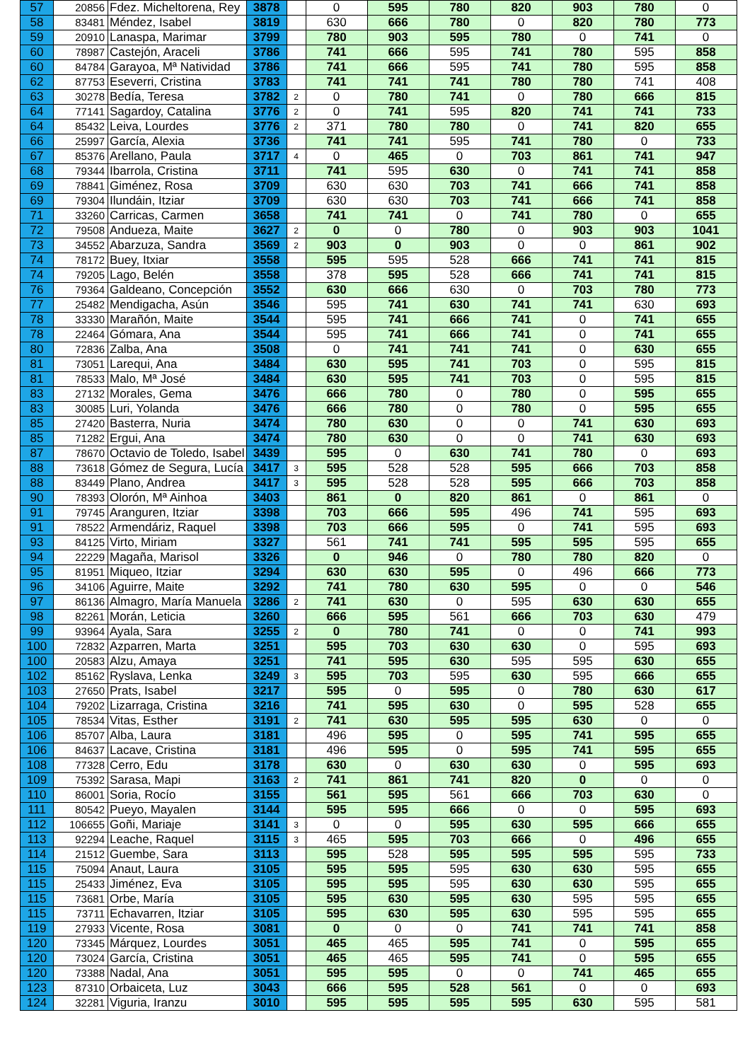| 57 | 20856 | Fdez. Micheltorena, Rey | 3878 | | 0 | 595 | 780 | 820 | 903 | 780 | 0 |
| 58 | 83481 | Méndez, Isabel | 3819 | | 630 | 666 | 780 | 0 | 820 | 780 | 773 |
| 59 | 20910 | Lanaspa, Marimar | 3799 | | 780 | 903 | 595 | 780 | 0 | 741 | 0 |
| 60 | 78987 | Castejón, Araceli | 3786 | | 741 | 666 | 595 | 741 | 780 | 595 | 858 |
| 60 | 84784 | Garayoa, Mª Natividad | 3786 | | 741 | 666 | 595 | 741 | 780 | 595 | 858 |
| 62 | 87753 | Eseverri, Cristina | 3783 | | 741 | 741 | 741 | 780 | 780 | 741 | 408 |
| 63 | 30278 | Bedía, Teresa | 3782 | 2 | 0 | 780 | 741 | 0 | 780 | 666 | 815 |
| 64 | 77141 | Sagardoy, Catalina | 3776 | 2 | 0 | 741 | 595 | 820 | 741 | 741 | 733 |
| 64 | 85432 | Leiva, Lourdes | 3776 | 2 | 371 | 780 | 780 | 0 | 741 | 820 | 655 |
| 66 | 25997 | García, Alexia | 3736 | | 741 | 741 | 595 | 741 | 780 | 0 | 733 |
| 67 | 85376 | Arellano, Paula | 3717 | 4 | 0 | 465 | 0 | 703 | 861 | 741 | 947 |
| 68 | 79344 | Ibarrola, Cristina | 3711 | | 741 | 595 | 630 | 0 | 741 | 741 | 858 |
| 69 | 78841 | Giménez, Rosa | 3709 | | 630 | 630 | 703 | 741 | 666 | 741 | 858 |
| 69 | 79304 | Ilundáin, Itziar | 3709 | | 630 | 630 | 703 | 741 | 666 | 741 | 858 |
| 71 | 33260 | Carricas, Carmen | 3658 | | 741 | 741 | 0 | 741 | 780 | 0 | 655 |
| 72 | 79508 | Andueza, Maite | 3627 | 2 | 0 | 0 | 780 | 0 | 903 | 903 | 1041 |
| 73 | 34552 | Abarzuza, Sandra | 3569 | 2 | 903 | 0 | 903 | 0 | 0 | 861 | 902 |
| 74 | 78172 | Buey, Itxiar | 3558 | | 595 | 595 | 528 | 666 | 741 | 741 | 815 |
| 74 | 79205 | Lago, Belén | 3558 | | 378 | 595 | 528 | 666 | 741 | 741 | 815 |
| 76 | 79364 | Galdeano, Concepción | 3552 | | 630 | 666 | 630 | 0 | 703 | 780 | 773 |
| 77 | 25482 | Mendigacha, Asún | 3546 | | 595 | 741 | 630 | 741 | 741 | 630 | 693 |
| 78 | 33330 | Marañón, Maite | 3544 | | 595 | 741 | 666 | 741 | 0 | 741 | 655 |
| 78 | 22464 | Gómara, Ana | 3544 | | 595 | 741 | 666 | 741 | 0 | 741 | 655 |
| 80 | 72836 | Zalba, Ana | 3508 | | 0 | 741 | 741 | 741 | 0 | 630 | 655 |
| 81 | 73051 | Larequi, Ana | 3484 | | 630 | 595 | 741 | 703 | 0 | 595 | 815 |
| 81 | 78533 | Malo, Mª José | 3484 | | 630 | 595 | 741 | 703 | 0 | 595 | 815 |
| 83 | 27132 | Morales, Gema | 3476 | | 666 | 780 | 0 | 780 | 0 | 595 | 655 |
| 83 | 30085 | Luri, Yolanda | 3476 | | 666 | 780 | 0 | 780 | 0 | 595 | 655 |
| 85 | 27420 | Basterra, Nuria | 3474 | | 780 | 630 | 0 | 0 | 741 | 630 | 693 |
| 85 | 71282 | Ergui, Ana | 3474 | | 780 | 630 | 0 | 0 | 741 | 630 | 693 |
| 87 | 78670 | Octavio de Toledo, Isabel | 3439 | | 595 | 0 | 630 | 741 | 780 | 0 | 693 |
| 88 | 73618 | Gómez de Segura, Lucía | 3417 | 3 | 595 | 528 | 528 | 595 | 666 | 703 | 858 |
| 88 | 83449 | Plano, Andrea | 3417 | 3 | 595 | 528 | 528 | 595 | 666 | 703 | 858 |
| 90 | 78393 | Olorón, Mª Ainhoa | 3403 | | 861 | 0 | 820 | 861 | 0 | 861 | 0 |
| 91 | 79745 | Aranguren, Itziar | 3398 | | 703 | 666 | 595 | 496 | 741 | 595 | 693 |
| 91 | 78522 | Armendáriz, Raquel | 3398 | | 703 | 666 | 595 | 0 | 741 | 595 | 693 |
| 93 | 84125 | Virto, Miriam | 3327 | | 561 | 741 | 741 | 595 | 595 | 595 | 655 |
| 94 | 22229 | Magaña, Marisol | 3326 | | 0 | 946 | 0 | 780 | 780 | 820 | 0 |
| 95 | 81951 | Miqueo, Itziar | 3294 | | 630 | 630 | 595 | 0 | 496 | 666 | 773 |
| 96 | 34106 | Aguirre, Maite | 3292 | | 741 | 780 | 630 | 595 | 0 | 0 | 546 |
| 97 | 86136 | Almagro, María Manuela | 3286 | 2 | 741 | 630 | 0 | 595 | 630 | 630 | 655 |
| 98 | 82261 | Morán, Leticia | 3260 | | 666 | 595 | 561 | 666 | 703 | 630 | 479 |
| 99 | 93964 | Ayala, Sara | 3255 | 2 | 0 | 780 | 741 | 0 | 0 | 741 | 993 |
| 100 | 72832 | Azparren, Marta | 3251 | | 595 | 703 | 630 | 630 | 0 | 595 | 693 |
| 100 | 20583 | Alzu, Amaya | 3251 | | 741 | 595 | 630 | 595 | 595 | 630 | 655 |
| 102 | 85162 | Ryslava, Lenka | 3249 | 3 | 595 | 703 | 595 | 630 | 595 | 666 | 655 |
| 103 | 27650 | Prats, Isabel | 3217 | | 595 | 0 | 595 | 0 | 780 | 630 | 617 |
| 104 | 79202 | Lizarraga, Cristina | 3216 | | 741 | 595 | 630 | 0 | 595 | 528 | 655 |
| 105 | 78534 | Vitas, Esther | 3191 | 2 | 741 | 630 | 595 | 595 | 630 | 0 | 0 |
| 106 | 85707 | Alba, Laura | 3181 | | 496 | 595 | 0 | 595 | 741 | 595 | 655 |
| 106 | 84637 | Lacave, Cristina | 3181 | | 496 | 595 | 0 | 595 | 741 | 595 | 655 |
| 108 | 77328 | Cerro, Edu | 3178 | | 630 | 0 | 630 | 630 | 0 | 595 | 693 |
| 109 | 75392 | Sarasa, Mapi | 3163 | 2 | 741 | 861 | 741 | 820 | 0 | 0 | 0 |
| 110 | 86001 | Soria, Rocío | 3155 | | 561 | 595 | 561 | 666 | 703 | 630 | 0 |
| 111 | 80542 | Pueyo, Mayalen | 3144 | | 595 | 595 | 666 | 0 | 0 | 595 | 693 |
| 112 | 106655 | Goñi, Mariaje | 3141 | 3 | 0 | 0 | 595 | 630 | 595 | 666 | 655 |
| 113 | 92294 | Leache, Raquel | 3115 | 3 | 465 | 595 | 703 | 666 | 0 | 496 | 655 |
| 114 | 21512 | Guembe, Sara | 3113 | | 595 | 528 | 595 | 595 | 595 | 595 | 733 |
| 115 | 75094 | Anaut, Laura | 3105 | | 595 | 595 | 595 | 630 | 630 | 595 | 655 |
| 115 | 25433 | Jiménez, Eva | 3105 | | 595 | 595 | 595 | 630 | 630 | 595 | 655 |
| 115 | 73681 | Orbe, María | 3105 | | 595 | 630 | 595 | 630 | 595 | 595 | 655 |
| 115 | 73711 | Echavarren, Itziar | 3105 | | 595 | 630 | 595 | 630 | 595 | 595 | 655 |
| 119 | 27933 | Vicente, Rosa | 3081 | | 0 | 0 | 0 | 741 | 741 | 741 | 858 |
| 120 | 73345 | Márquez, Lourdes | 3051 | | 465 | 465 | 595 | 741 | 0 | 595 | 655 |
| 120 | 73024 | García, Cristina | 3051 | | 465 | 465 | 595 | 741 | 0 | 595 | 655 |
| 120 | 73388 | Nadal, Ana | 3051 | | 595 | 595 | 0 | 0 | 741 | 465 | 655 |
| 123 | 87310 | Orbaiceta, Luz | 3043 | | 666 | 595 | 528 | 561 | 0 | 0 | 693 |
| 124 | 32281 | Viguria, Iranzu | 3010 | | 595 | 595 | 595 | 595 | 630 | 595 | 581 |